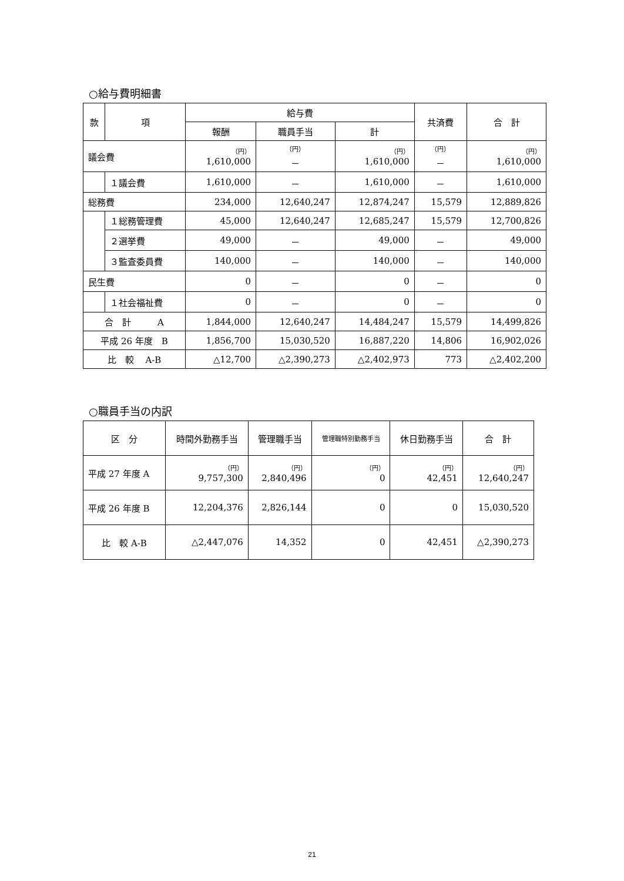○給与費明細書
| 款 | 項 | 給与費 | | | 共済費 | 合 計 |
| --- | --- | --- | --- | --- | --- | --- |
| | | 報酬 | 職員手当 | 計 | | |
| 議会費 | | （円） 1,610,000 | （円） － | （円） 1,610,000 | （円） － | （円） 1,610,000 |
| | １議会費 | 1,610,000 | － | 1,610,000 | － | 1,610,000 |
| 総務費 | | 234,000 | 12,640,247 | 12,874,247 | 15,579 | 12,889,826 |
| | １総務管理費 | 45,000 | 12,640,247 | 12,685,247 | 15,579 | 12,700,826 |
| | ２選挙費 | 49,000 | － | 49,000 | － | 49,000 |
| | ３監査委員費 | 140,000 | － | 140,000 | － | 140,000 |
| 民生費 | | 0 | － | 0 | － | 0 |
| | １社会福祉費 | 0 | － | 0 | － | 0 |
| 合 計 A | | 1,844,000 | 12,640,247 | 14,484,247 | 15,579 | 14,499,826 |
| 平成 26 年度 B | | 1,856,700 | 15,030,520 | 16,887,220 | 14,806 | 16,902,026 |
| 比 較 A-B | | △12,700 | △2,390,273 | △2,402,973 | 773 | △2,402,200 |
○職員手当の内訳
| 区 分 | 時間外勤務手当 | 管理職手当 | 管理職特別勤務手当 | 休日勤務手当 | 合 計 |
| --- | --- | --- | --- | --- | --- |
| 平成 27 年度 A | （円） 9,757,300 | （円） 2,840,496 | （円） 0 | （円） 42,451 | （円） 12,640,247 |
| 平成 26 年度 B | 12,204,376 | 2,826,144 | 0 | 0 | 15,030,520 |
| 比 較 A-B | △2,447,076 | 14,352 | 0 | 42,451 | △2,390,273 |
21